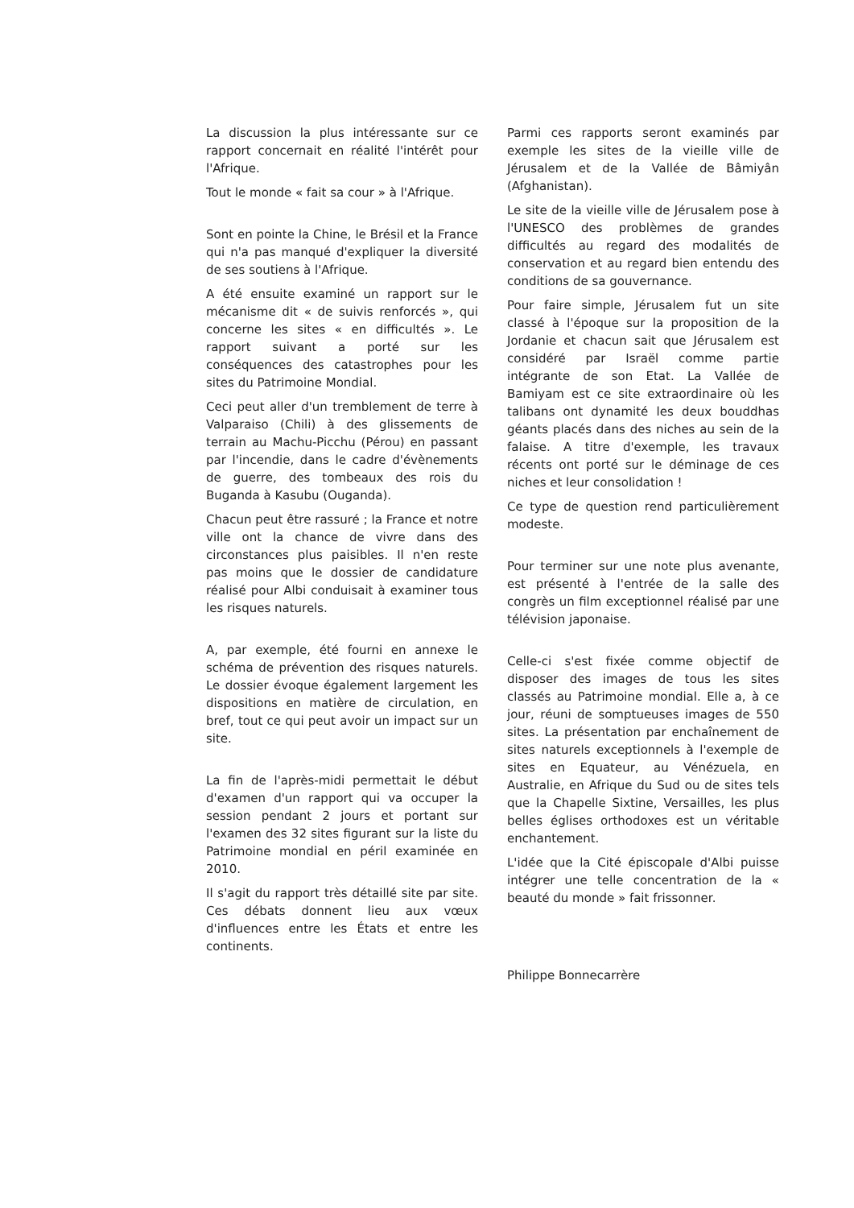La discussion la plus intéressante sur ce rapport concernait en réalité l'intérêt pour l'Afrique.
Tout le monde « fait sa cour » à l'Afrique.
Sont en pointe la Chine, le Brésil et la France qui n'a pas manqué d'expliquer la diversité de ses soutiens à l'Afrique.
A été ensuite examiné un rapport sur le mécanisme dit « de suivis renforcés », qui concerne les sites « en difficultés ». Le rapport suivant a porté sur les conséquences des catastrophes pour les sites du Patrimoine Mondial.
Ceci peut aller d'un tremblement de terre à Valparaiso (Chili) à des glissements de terrain au Machu-Picchu (Pérou) en passant par l'incendie, dans le cadre d'évènements de guerre, des tombeaux des rois du Buganda à Kasubu (Ouganda).
Chacun peut être rassuré ; la France et notre ville ont la chance de vivre dans des circonstances plus paisibles. Il n'en reste pas moins que le dossier de candidature réalisé pour Albi conduisait à examiner tous les risques naturels.
A, par exemple, été fourni en annexe le schéma de prévention des risques naturels. Le dossier évoque également largement les dispositions en matière de circulation, en bref, tout ce qui peut avoir un impact sur un site.
La fin de l'après-midi permettait le début d'examen d'un rapport qui va occuper la session pendant 2 jours et portant sur l'examen des 32 sites figurant sur la liste du Patrimoine mondial en péril examinée en 2010.
Il s'agit du rapport très détaillé site par site. Ces débats donnent lieu aux vœux d'influences entre les États et entre les continents.
Parmi ces rapports seront examinés par exemple les sites de la vieille ville de Jérusalem et de la Vallée de Bâmiyân (Afghanistan).
Le site de la vieille ville de Jérusalem pose à l'UNESCO des problèmes de grandes difficultés au regard des modalités de conservation et au regard bien entendu des conditions de sa gouvernance.
Pour faire simple, Jérusalem fut un site classé à l'époque sur la proposition de la Jordanie et chacun sait que Jérusalem est considéré par Israël comme partie intégrante de son Etat. La Vallée de Bamiyam est ce site extraordinaire où les talibans ont dynamité les deux bouddhas géants placés dans des niches au sein de la falaise. A titre d'exemple, les travaux récents ont porté sur le déminage de ces niches et leur consolidation !
Ce type de question rend particulièrement modeste.
Pour terminer sur une note plus avenante, est présenté à l'entrée de la salle des congrès un film exceptionnel réalisé par une télévision japonaise.
Celle-ci s'est fixée comme objectif de disposer des images de tous les sites classés au Patrimoine mondial. Elle a, à ce jour, réuni de somptueuses images de 550 sites. La présentation par enchaînement de sites naturels exceptionnels à l'exemple de sites en Equateur, au Vénézuela, en Australie, en Afrique du Sud ou de sites tels que la Chapelle Sixtine, Versailles, les plus belles églises orthodoxes est un véritable enchantement.
L'idée que la Cité épiscopale d'Albi puisse intégrer une telle concentration de la « beauté du monde » fait frissonner.
Philippe Bonnecarrère